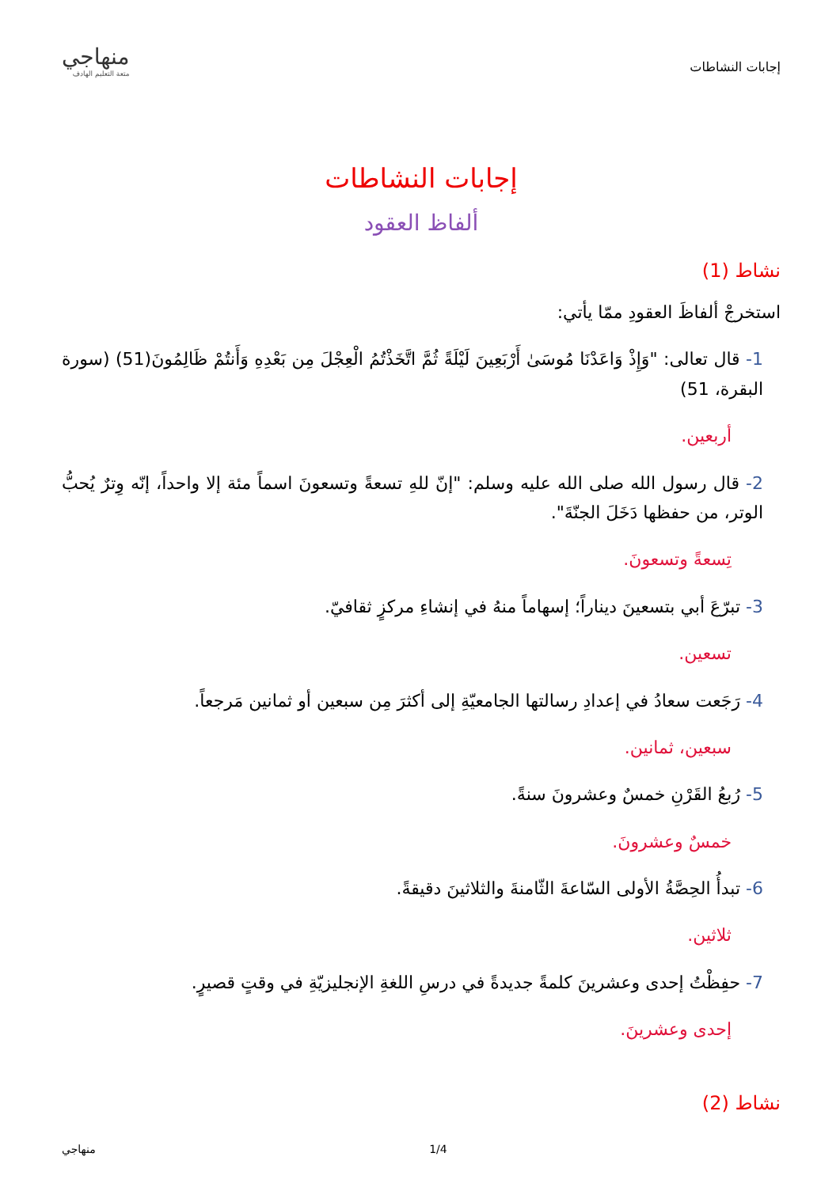إجابات النشاطات
منهاجي
متعة التعليم الهادف
إجابات النشاطات
ألفاظ العقود
نشاط (1)
استخرجْ ألفاظَ العقودِ ممّا يأتي:
1- قال تعالى: "وَإِذْ وَاعَدْنَا مُوسَىٰ أَرْبَعِينَ لَيْلَةً ثُمَّ اتَّخَذْتُمُ الْعِجْلَ مِن بَعْدِهِ وَأَنتُمْ ظَالِمُونَ(51) (سورة البقرة، 51)
أربعين.
2- قال رسول الله صلى الله عليه وسلم: "إنّ للهِ تسعةً وتسعونَ اسماً مئة إلا واحداً، إنّه وِترٌ يُحبُّ الوتر، من حفظها دَخَلَ الجنّةَ".
تِسعةً وتسعونَ.
3- تبرّعَ أبي بتسعينَ ديناراً؛ إسهاماً منهُ في إنشاءِ مركزٍ ثقافيّ.
تسعين.
4- رَجَعت سعادُ في إعدادِ رسالتها الجامعيّةِ إلى أكثرَ مِن سبعين أو ثمانين مَرجعاً.
سبعين، ثمانين.
5- رُبعُ القَرْنِ خمسٌ وعشرونَ سنةً.
خمسٌ وعشرونَ.
6- تبدأُ الحِصَّةُ الأولى السّاعةَ الثّامنةَ والثلاثينَ دقيقةً.
ثلاثين.
7- حفِظْتُ إحدى وعشرينَ كلمةً جديدةً في درسِ اللغةِ الإنجليزيّةِ في وقتٍ قصيرٍ.
إحدى وعشرينَ.
نشاط (2)
1/4 منهاجي